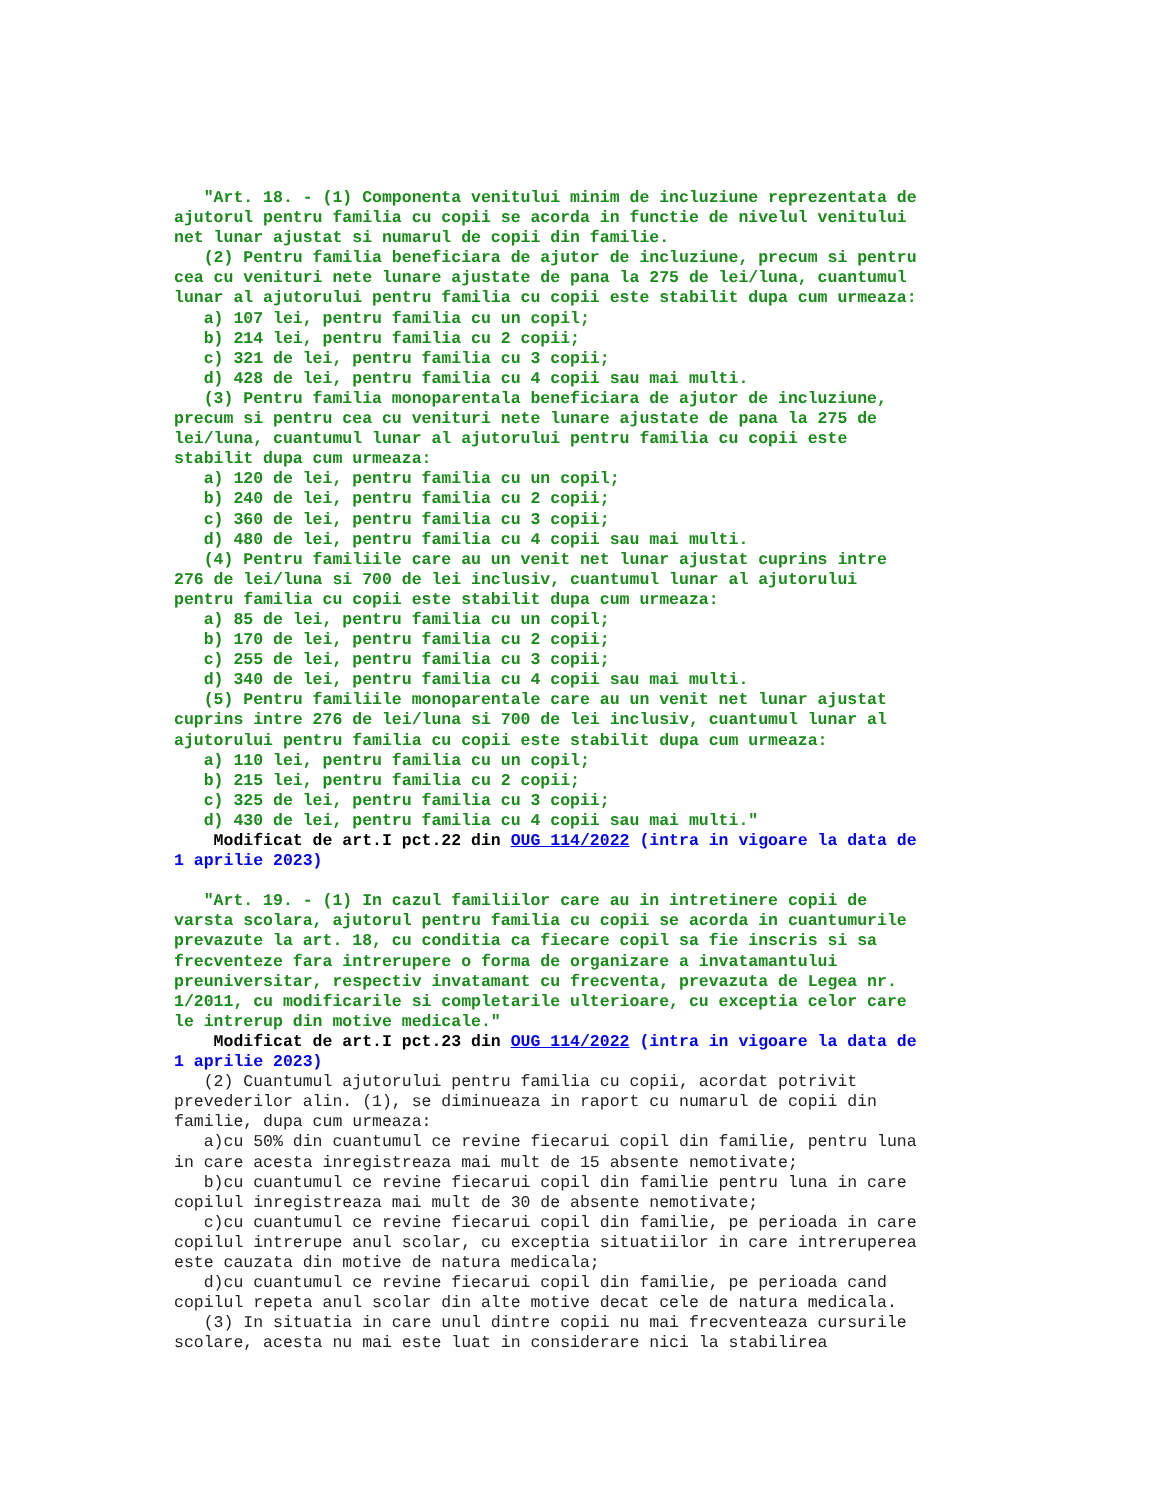"Art. 18. - (1) Componenta venitului minim de incluziune reprezentata de
ajutorul pentru familia cu copii se acorda in functie de nivelul venitului
net lunar ajustat si numarul de copii din familie.
   (2) Pentru familia beneficiara de ajutor de incluziune, precum si pentru
cea cu venituri nete lunare ajustate de pana la 275 de lei/luna, cuantumul
lunar al ajutorului pentru familia cu copii este stabilit dupa cum urmeaza:
   a) 107 lei, pentru familia cu un copil;
   b) 214 lei, pentru familia cu 2 copii;
   c) 321 de lei, pentru familia cu 3 copii;
   d) 428 de lei, pentru familia cu 4 copii sau mai multi.
   (3) Pentru familia monoparentala beneficiara de ajutor de incluziune,
precum si pentru cea cu venituri nete lunare ajustate de pana la 275 de
lei/luna, cuantumul lunar al ajutorului pentru familia cu copii este
stabilit dupa cum urmeaza:
   a) 120 de lei, pentru familia cu un copil;
   b) 240 de lei, pentru familia cu 2 copii;
   c) 360 de lei, pentru familia cu 3 copii;
   d) 480 de lei, pentru familia cu 4 copii sau mai multi.
   (4) Pentru familiile care au un venit net lunar ajustat cuprins intre
276 de lei/luna si 700 de lei inclusiv, cuantumul lunar al ajutorului
pentru familia cu copii este stabilit dupa cum urmeaza:
   a) 85 de lei, pentru familia cu un copil;
   b) 170 de lei, pentru familia cu 2 copii;
   c) 255 de lei, pentru familia cu 3 copii;
   d) 340 de lei, pentru familia cu 4 copii sau mai multi.
   (5) Pentru familiile monoparentale care au un venit net lunar ajustat
cuprins intre 276 de lei/luna si 700 de lei inclusiv, cuantumul lunar al
ajutorului pentru familia cu copii este stabilit dupa cum urmeaza:
   a) 110 lei, pentru familia cu un copil;
   b) 215 lei, pentru familia cu 2 copii;
   c) 325 de lei, pentru familia cu 3 copii;
   d) 430 de lei, pentru familia cu 4 copii sau mai multi."
    Modificat de art.I pct.22 din OUG 114/2022 (intra in vigoare la data de
1 aprilie 2023)

   "Art. 19. - (1) In cazul familiilor care au in intretinere copii de
varsta scolara, ajutorul pentru familia cu copii se acorda in cuantumurile
prevazute la art. 18, cu conditia ca fiecare copil sa fie inscris si sa
frecventeze fara intrerupere o forma de organizare a invatamantului
preuniversitar, respectiv invatamant cu frecventa, prevazuta de Legea nr.
1/2011, cu modificarile si completarile ulterioare, cu exceptia celor care
le intrerup din motive medicale."
    Modificat de art.I pct.23 din OUG 114/2022 (intra in vigoare la data de
1 aprilie 2023)
   (2) Cuantumul ajutorului pentru familia cu copii, acordat potrivit
prevederilor alin. (1), se diminueaza in raport cu numarul de copii din
familie, dupa cum urmeaza:
   a)cu 50% din cuantumul ce revine fiecarui copil din familie, pentru luna
in care acesta inregistreaza mai mult de 15 absente nemotivate;
   b)cu cuantumul ce revine fiecarui copil din familie pentru luna in care
copilul inregistreaza mai mult de 30 de absente nemotivate;
   c)cu cuantumul ce revine fiecarui copil din familie, pe perioada in care
copilul intrerupe anul scolar, cu exceptia situatiilor in care intreruperea
este cauzata din motive de natura medicala;
   d)cu cuantumul ce revine fiecarui copil din familie, pe perioada cand
copilul repeta anul scolar din alte motive decat cele de natura medicala.
   (3) In situatia in care unul dintre copii nu mai frecventeaza cursurile
scolare, acesta nu mai este luat in considerare nici la stabilirea